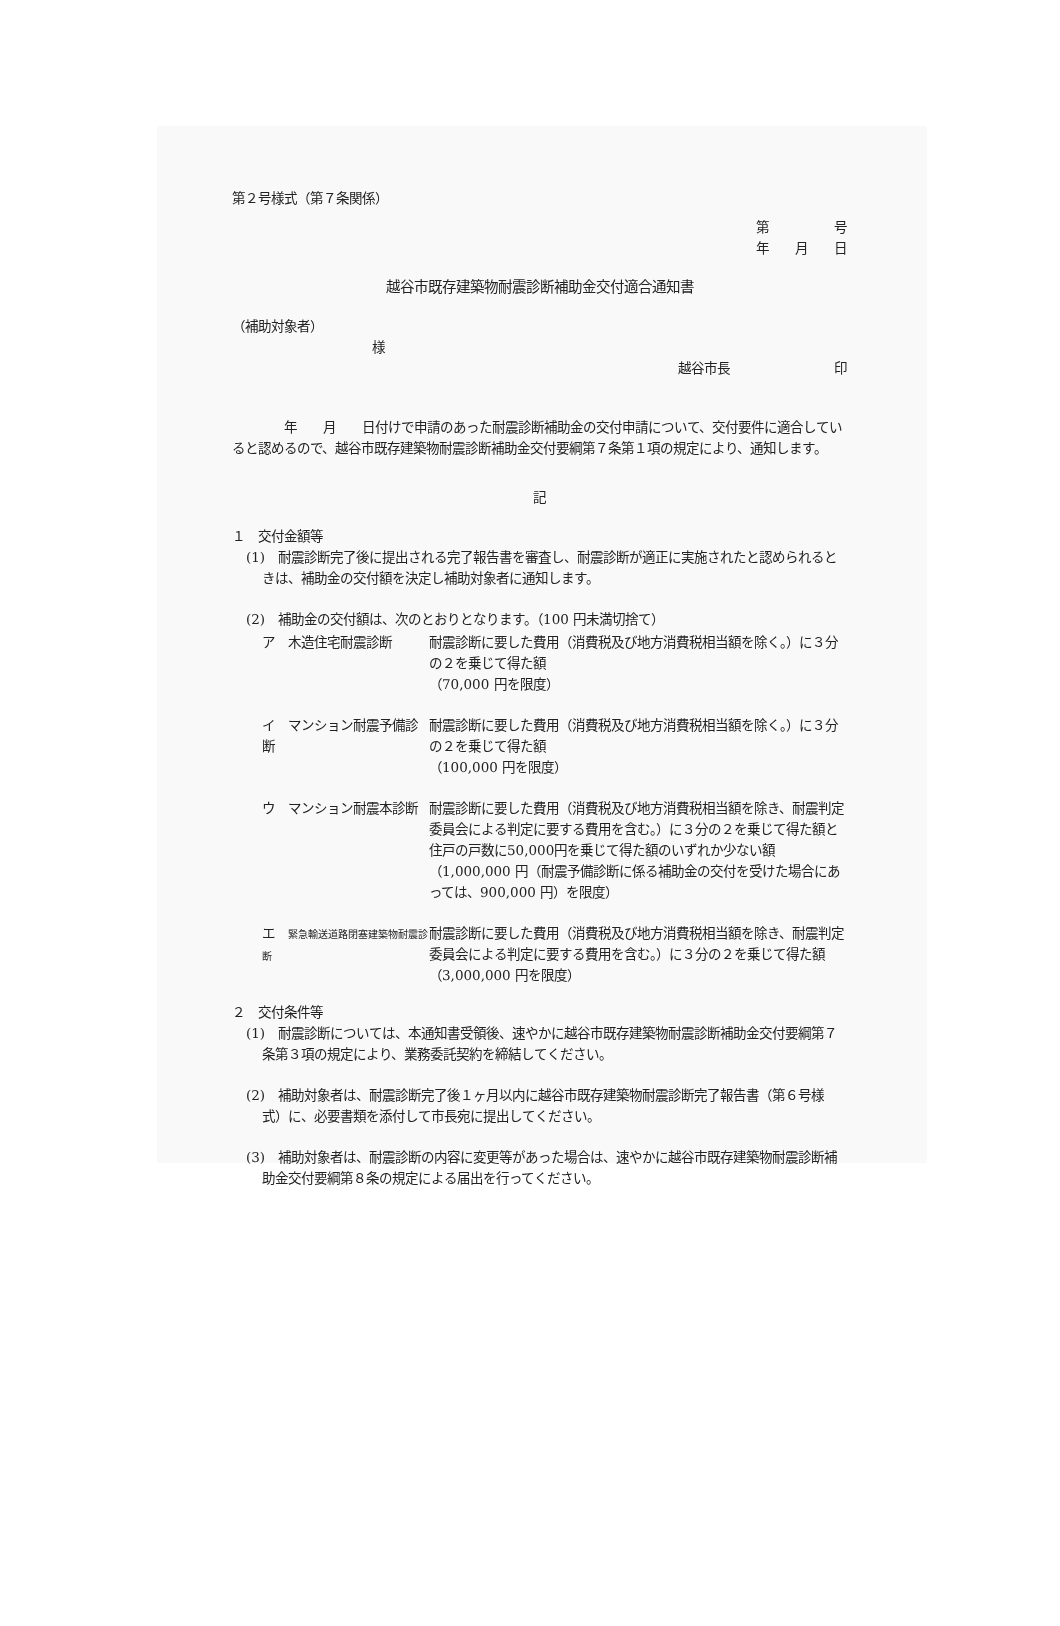第２号様式（第７条関係）
第　　　　　号
年　　月　　日
越谷市既存建築物耐震診断補助金交付適合通知書
（補助対象者）
様
越谷市長　　　　　　　　印
　　　　年　　月　　日付けで申請のあった耐震診断補助金の交付申請について、交付要件に適合していると認めるので、越谷市既存建築物耐震診断補助金交付要綱第７条第１項の規定により、通知します。
記
１　交付金額等
(1)　耐震診断完了後に提出される完了報告書を審査し、耐震診断が適正に実施されたと認められるときは、補助金の交付額を決定し補助対象者に通知します。
(2)　補助金の交付額は、次のとおりとなります。（100 円未満切捨て）
ア　木造住宅耐震診断 耐震診断に要した費用（消費税及び地方消費税相当額を除く。）に３分の２を乗じて得た額
（70,000 円を限度）
イ　マンション耐震予備診断 耐震診断に要した費用（消費税及び地方消費税相当額を除く。）に３分の２を乗じて得た額
（100,000 円を限度）
ウ　マンション耐震本診断 耐震診断に要した費用（消費税及び地方消費税相当額を除き、耐震判定委員会による判定に要する費用を含む。）に３分の２を乗じて得た額と住戸の戸数に50,000円を乗じて得た額のいずれか少ない額
（1,000,000 円（耐震予備診断に係る補助金の交付を受けた場合にあっては、900,000 円）を限度）
エ　緊急輸送道路閉塞建築物耐震診断
耐震診断に要した費用（消費税及び地方消費税相当額を除き、耐震判定委員会による判定に要する費用を含む。）に３分の２を乗じて得た額
（3,000,000 円を限度）
２　交付条件等
(1)　耐震診断については、本通知書受領後、速やかに越谷市既存建築物耐震診断補助金交付要綱第７条第３項の規定により、業務委託契約を締結してください。
(2)　補助対象者は、耐震診断完了後１ヶ月以内に越谷市既存建築物耐震診断完了報告書（第６号様式）に、必要書類を添付して市長宛に提出してください。
(3)　補助対象者は、耐震診断の内容に変更等があった場合は、速やかに越谷市既存建築物耐震診断補助金交付要綱第８条の規定による届出を行ってください。